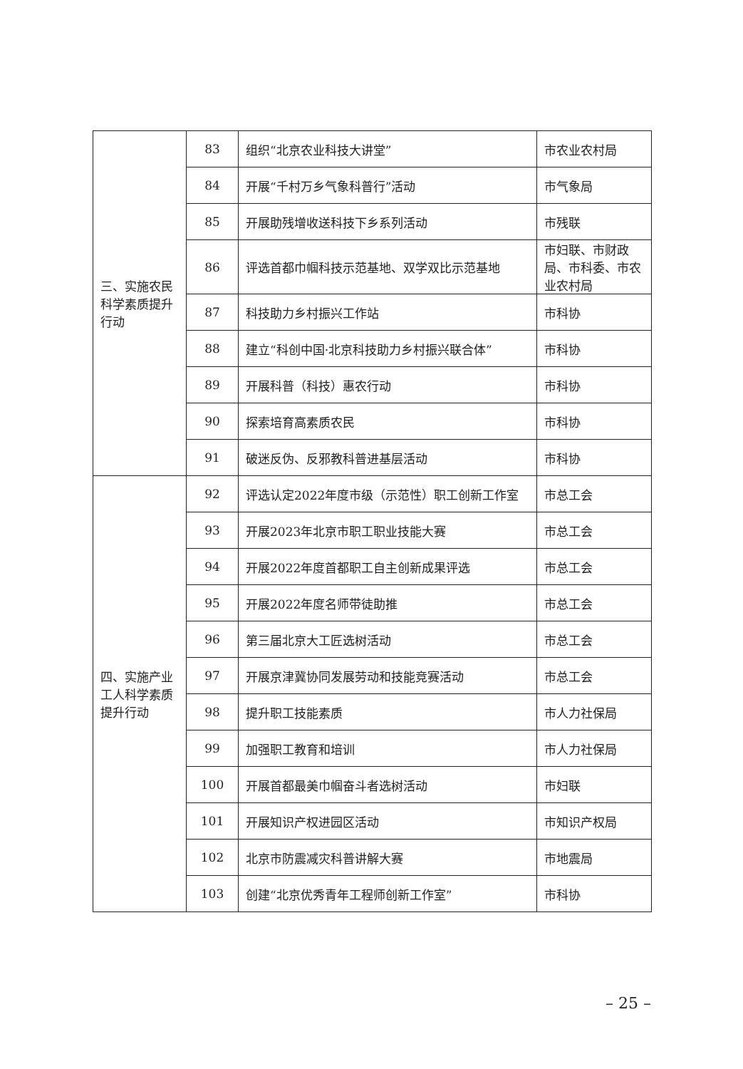| 三、实施农民科学素质提升行动 | 83 | 组织“北京农业科技大讲堂” | 市农业农村局 |
| | 84 | 开展“千村万乡气象科普行”活动 | 市气象局 |
| | 85 | 开展助残增收送科技下乡系列活动 | 市残联 |
| | 86 | 评选首都巾帼科技示范基地、双学双比示范基地 | 市妇联、市财政局、市科委、市农业农村局 |
| | 87 | 科技助力乡村振兴工作站 | 市科协 |
| | 88 | 建立“科创中国·北京科技助力乡村振兴联合体” | 市科协 |
| | 89 | 开展科普（科技）惠农行动 | 市科协 |
| | 90 | 探索培育高素质农民 | 市科协 |
| | 91 | 破迷反伪、反邪教科普进基层活动 | 市科协 |
| 四、实施产业工人科学素质提升行动 | 92 | 评选认定2022年度市级（示范性）职工创新工作室 | 市总工会 |
| | 93 | 开展2023年北京市职工职业技能大赛 | 市总工会 |
| | 94 | 开展2022年度首都职工自主创新成果评选 | 市总工会 |
| | 95 | 开展2022年度名师带徒助推 | 市总工会 |
| | 96 | 第三届北京大工匠选树活动 | 市总工会 |
| | 97 | 开展京津冀协同发展劳动和技能竞赛活动 | 市总工会 |
| | 98 | 提升职工技能素质 | 市人力社保局 |
| | 99 | 加强职工教育和培训 | 市人力社保局 |
| | 100 | 开展首都最美巾帼奋斗者选树活动 | 市妇联 |
| | 101 | 开展知识产权进园区活动 | 市知识产权局 |
| | 102 | 北京市防震减灾科普讲解大赛 | 市地震局 |
| | 103 | 创建“北京优秀青年工程师创新工作室” | 市科协 |
– 25 –